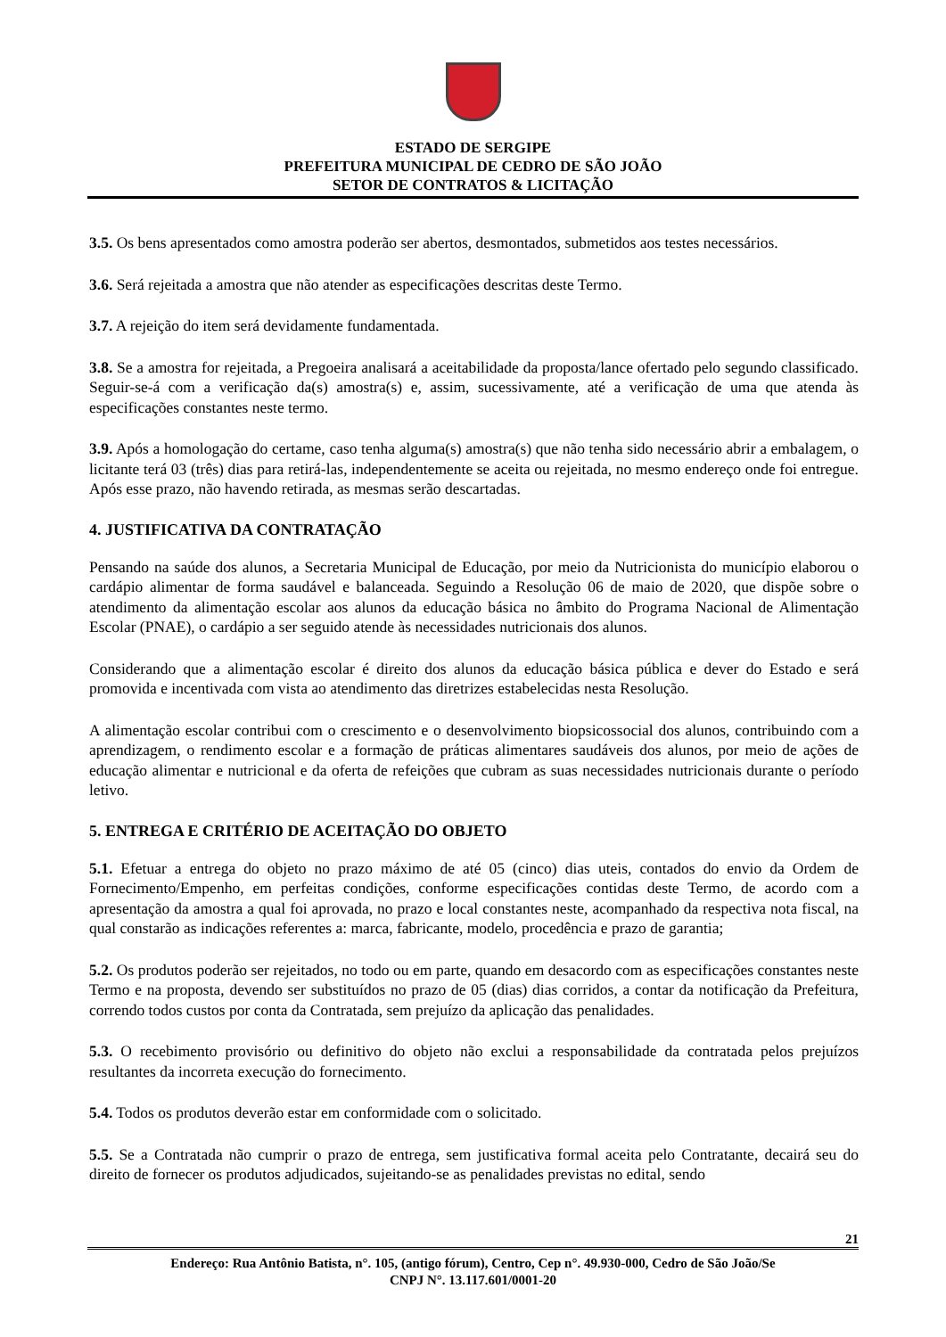ESTADO DE SERGIPE
PREFEITURA MUNICIPAL DE CEDRO DE SÃO JOÃO
SETOR DE CONTRATOS & LICITAÇÃO
3.5. Os bens apresentados como amostra poderão ser abertos, desmontados, submetidos aos testes necessários.
3.6. Será rejeitada a amostra que não atender as especificações descritas deste Termo.
3.7. A rejeição do item será devidamente fundamentada.
3.8. Se a amostra for rejeitada, a Pregoeira analisará a aceitabilidade da proposta/lance ofertado pelo segundo classificado. Seguir-se-á com a verificação da(s) amostra(s) e, assim, sucessivamente, até a verificação de uma que atenda às especificações constantes neste termo.
3.9. Após a homologação do certame, caso tenha alguma(s) amostra(s) que não tenha sido necessário abrir a embalagem, o licitante terá 03 (três) dias para retirá-las, independentemente se aceita ou rejeitada, no mesmo endereço onde foi entregue. Após esse prazo, não havendo retirada, as mesmas serão descartadas.
4. JUSTIFICATIVA DA CONTRATAÇÃO
Pensando na saúde dos alunos, a Secretaria Municipal de Educação, por meio da Nutricionista do município elaborou o cardápio alimentar de forma saudável e balanceada. Seguindo a Resolução 06 de maio de 2020, que dispõe sobre o atendimento da alimentação escolar aos alunos da educação básica no âmbito do Programa Nacional de Alimentação Escolar (PNAE), o cardápio a ser seguido atende às necessidades nutricionais dos alunos.
Considerando que a alimentação escolar é direito dos alunos da educação básica pública e dever do Estado e será promovida e incentivada com vista ao atendimento das diretrizes estabelecidas nesta Resolução.
A alimentação escolar contribui com o crescimento e o desenvolvimento biopsicossocial dos alunos, contribuindo com a aprendizagem, o rendimento escolar e a formação de práticas alimentares saudáveis dos alunos, por meio de ações de educação alimentar e nutricional e da oferta de refeições que cubram as suas necessidades nutricionais durante o período letivo.
5. ENTREGA E CRITÉRIO DE ACEITAÇÃO DO OBJETO
5.1. Efetuar a entrega do objeto no prazo máximo de até 05 (cinco) dias uteis, contados do envio da Ordem de Fornecimento/Empenho, em perfeitas condições, conforme especificações contidas deste Termo, de acordo com a apresentação da amostra a qual foi aprovada, no prazo e local constantes neste, acompanhado da respectiva nota fiscal, na qual constarão as indicações referentes a: marca, fabricante, modelo, procedência e prazo de garantia;
5.2. Os produtos poderão ser rejeitados, no todo ou em parte, quando em desacordo com as especificações constantes neste Termo e na proposta, devendo ser substituídos no prazo de 05 (dias) dias corridos, a contar da notificação da Prefeitura, correndo todos custos por conta da Contratada, sem prejuízo da aplicação das penalidades.
5.3. O recebimento provisório ou definitivo do objeto não exclui a responsabilidade da contratada pelos prejuízos resultantes da incorreta execução do fornecimento.
5.4. Todos os produtos deverão estar em conformidade com o solicitado.
5.5. Se a Contratada não cumprir o prazo de entrega, sem justificativa formal aceita pelo Contratante, decairá seu do direito de fornecer os produtos adjudicados, sujeitando-se as penalidades previstas no edital, sendo
21
Endereço: Rua Antônio Batista, n°. 105, (antigo fórum), Centro, Cep n°. 49.930-000, Cedro de São João/Se
CNPJ N°. 13.117.601/0001-20